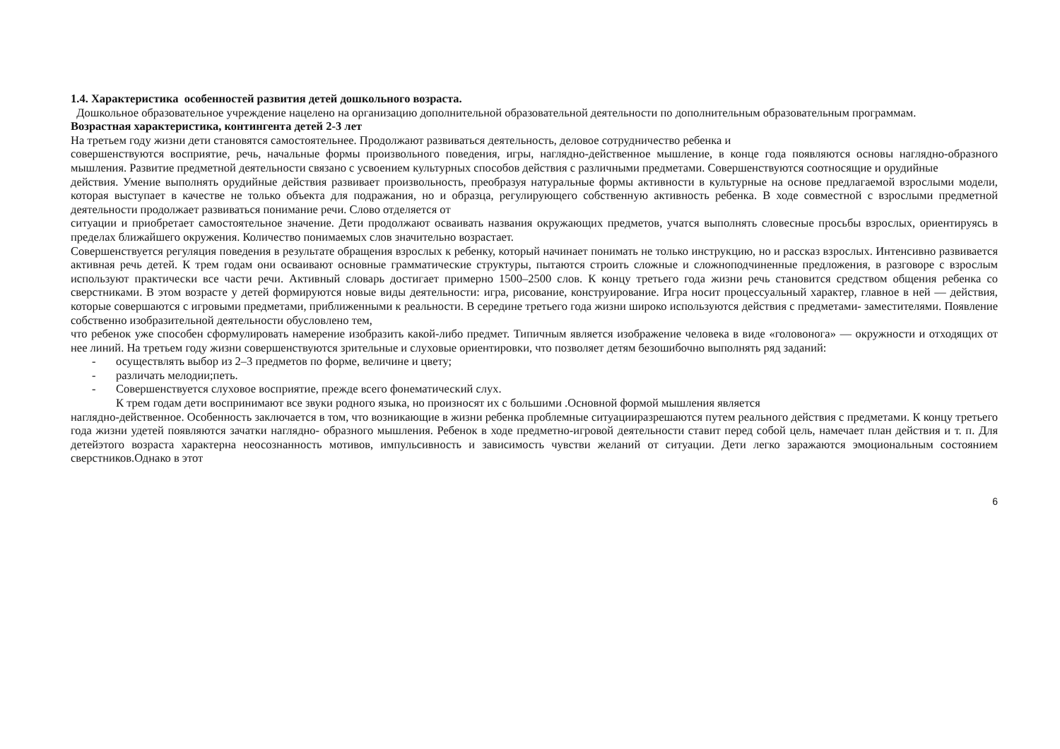1.4. Характеристика особенностей развития детей дошкольного возраста.
Дошкольное образовательное учреждение нацелено на организацию дополнительной образовательной деятельности по дополнительным образовательным программам.
Возрастная характеристика, контингента детей 2-3 лет
На третьем году жизни дети становятся самостоятельнее. Продолжают развиваться деятельность, деловое сотрудничество ребенка и
совершенствуются восприятие, речь, начальные формы произвольного поведения, игры, наглядно-действенное мышление, в конце года появляются основы наглядно-образного мышления. Развитие предметной деятельности связано с усвоением культурных способов действия с различными предметами. Совершенствуются соотносящие и орудийные
действия. Умение выполнять орудийные действия развивает произвольность, преобразуя натуральные формы активности в культурные на основе предлагаемой взрослыми модели, которая выступает в качестве не только объекта для подражания, но и образца, регулирующего собственную активность ребенка. В ходе совместной с взрослыми предметной деятельности продолжает развиваться понимание речи. Слово отделяется от
ситуации и приобретает самостоятельное значение. Дети продолжают осваивать названия окружающих предметов, учатся выполнять словесные просьбы взрослых, ориентируясь в пределах ближайшего окружения. Количество понимаемых слов значительно возрастает.
Совершенствуется регуляция поведения в результате обращения взрослых к ребенку, который начинает понимать не только инструкцию, но и рассказ взрослых. Интенсивно развивается активная речь детей. К трем годам они осваивают основные грамматические структуры, пытаются строить сложные и сложноподчиненные предложения, в разговоре с взрослым используют практически все части речи. Активный словарь достигает примерно 1500–2500 слов. К концу третьего года жизни речь становится средством общения ребенка со сверстниками. В этом возрасте у детей формируются новые виды деятельности: игра, рисование, конструирование. Игра носит процессуальный характер, главное в ней — действия, которые совершаются с игровыми предметами, приближенными к реальности. В середине третьего года жизни широко используются действия с предметами- заместителями. Появление собственно изобразительной деятельности обусловлено тем,
что ребенок уже способен сформулировать намерение изобразить какой-либо предмет. Типичным является изображение человека в виде «головонога» — окружности и отходящих от нее линий. На третьем году жизни совершенствуются зрительные и слуховые ориентировки, что позволяет детям безошибочно выполнять ряд заданий:
- осуществлять выбор из 2–3 предметов по форме, величине и цвету;
- различать мелодии;петь.
- Совершенствуется слуховое восприятие, прежде всего фонематический слух.
К трем годам дети воспринимают все звуки родного языка, но произносят их с большими .Основной формой мышления является
наглядно-действенное. Особенность заключается в том, что возникающие в жизни ребенка проблемные ситуацииразрешаются путем реального действия с предметами. К концу третьего года жизни удетей появляются зачатки наглядно- образного мышления. Ребенок в ходе предметно-игровой деятельности ставит перед собой цель, намечает план действия и т. п. Для детейэтого возраста характерна неосознанность мотивов, импульсивность и зависимость чувстви желаний от ситуации. Дети легко заражаются эмоциональным состоянием сверстников.Однако в этот
6